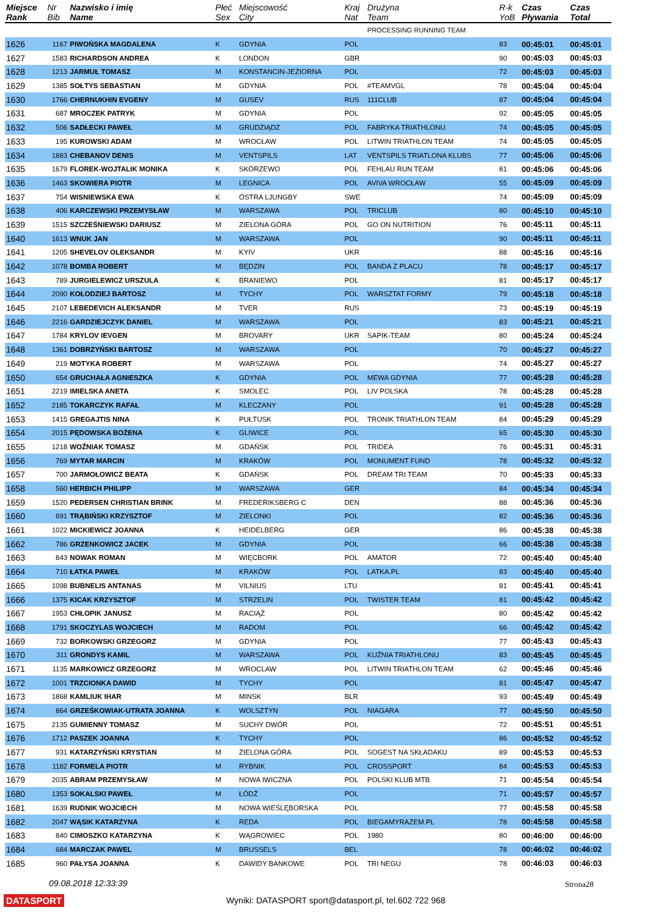| Miejsce Rank | Nr Bib | Nazwisko i imię Name | Płeć Sex | Miejscowość City | Kraj Nat | Drużyna Team | R-k YoB | Czas Pływania | Czas Total |
| --- | --- | --- | --- | --- | --- | --- | --- | --- | --- |
| | | | | | | PROCESSING RUNNING TEAM | | | |
| 1626 | 1167 | PIWOŃSKA MAGDALENA | K | GDYNIA | POL | | 83 | 00:45:01 | 00:45:01 |
| 1627 | 1583 | RICHARDSON ANDREA | K | LONDON | GBR | | 90 | 00:45:03 | 00:45:03 |
| 1628 | 1213 | JARMUŁ TOMASZ | M | KONSTANCIN-JEZIORNA | POL | | 72 | 00:45:03 | 00:45:03 |
| 1629 | 1385 | SOŁTYS SEBASTIAN | M | GDYNIA | POL | #TEAMVGL | 78 | 00:45:04 | 00:45:04 |
| 1630 | 1766 | CHERNUKHIN EVGENY | M | GUSEV | RUS | 111CLUB | 87 | 00:45:04 | 00:45:04 |
| 1631 | 687 | MROCZEK PATRYK | M | GDYNIA | POL | | 92 | 00:45:05 | 00:45:05 |
| 1632 | 506 | SADŁECKI PAWEŁ | M | GRUDZIĄDZ | POL | FABRYKA TRIATHLONU | 74 | 00:45:05 | 00:45:05 |
| 1633 | 195 | KUROWSKI ADAM | M | WROCŁAW | POL | LITWIN TRIATHLON TEAM | 74 | 00:45:05 | 00:45:05 |
| 1634 | 1883 | CHEBANOV DENIS | M | VENTSPILS | LAT | VENTSPILS TRIATLONA KLUBS | 77 | 00:45:06 | 00:45:06 |
| 1635 | 1679 | FLOREK-WOJTALIK MONIKA | K | SKÓRZEWO | POL | FEHLAU RUN TEAM | 81 | 00:45:06 | 00:45:06 |
| 1636 | 1463 | SKOWIERA PIOTR | M | LEGNICA | POL | AVIVA WROCŁAW | 55 | 00:45:09 | 00:45:09 |
| 1637 | 754 | WISNIEWSKA EWA | K | ÖSTRA LJUNGBY | SWE | | 74 | 00:45:09 | 00:45:09 |
| 1638 | 406 | KARCZEWSKI PRZEMYSŁAW | M | WARSZAWA | POL | TRICLUB | 80 | 00:45:10 | 00:45:10 |
| 1639 | 1515 | SZCZEŚNIEWSKI DARIUSZ | M | ZIELONA GÓRA | POL | GO ON NUTRITION | 76 | 00:45:11 | 00:45:11 |
| 1640 | 1613 | WNUK JAN | M | WARSZAWA | POL | | 90 | 00:45:11 | 00:45:11 |
| 1641 | 1205 | SHEVELOV OLEKSANDR | M | KYIV | UKR | | 88 | 00:45:16 | 00:45:16 |
| 1642 | 1078 | BOMBA ROBERT | M | BĘDZIN | POL | BANDA Z PLACU | 78 | 00:45:17 | 00:45:17 |
| 1643 | 789 | JURGIELEWICZ URSZULA | K | BRANIEWO | POL | | 81 | 00:45:17 | 00:45:17 |
| 1644 | 2090 | KOŁODZIEJ BARTOSZ | M | TYCHY | POL | WARSZTAT FORMY | 79 | 00:45:18 | 00:45:18 |
| 1645 | 2107 | LEBEDEVICH ALEKSANDR | M | TVER | RUS | | 73 | 00:45:19 | 00:45:19 |
| 1646 | 2216 | GARDZIEJCZYK DANIEL | M | WARSZAWA | POL | | 83 | 00:45:21 | 00:45:21 |
| 1647 | 1784 | KRYLOV IEVGEN | M | BROVARY | UKR | SAPIK-TEAM | 80 | 00:45:24 | 00:45:24 |
| 1648 | 1361 | DOBRZYŃSKI BARTOSZ | M | WARSZAWA | POL | | 70 | 00:45:27 | 00:45:27 |
| 1649 | 219 | MOTYKA ROBERT | M | WARSZAWA | POL | | 74 | 00:45:27 | 00:45:27 |
| 1650 | 654 | GRUCHAŁA AGNIESZKA | K | GDYNIA | POL | MEWA GDYNIA | 77 | 00:45:28 | 00:45:28 |
| 1651 | 2219 | IMIELSKA ANETA | K | SMOLEC | POL | LIV POLSKA | 78 | 00:45:28 | 00:45:28 |
| 1652 | 2185 | TOKARCZYK RAFAŁ | M | KLECZANY | POL | | 91 | 00:45:28 | 00:45:28 |
| 1653 | 1415 | GREGAJTIS NINA | K | PUŁTUSK | POL | TRONIK TRIATHLON TEAM | 84 | 00:45:29 | 00:45:29 |
| 1654 | 2015 | PĘDOWSKA BOŻENA | K | GLIWICE | POL | | 65 | 00:45:30 | 00:45:30 |
| 1655 | 1218 | WOŹNIAK TOMASZ | M | GDAŃSK | POL | TRIDEA | 76 | 00:45:31 | 00:45:31 |
| 1656 | 769 | MYTAR MARCIN | M | KRAKÓW | POL | MONUMENT FUND | 78 | 00:45:32 | 00:45:32 |
| 1657 | 700 | JARMOŁOWICZ BEATA | K | GDAŃSK | POL | DREAM TRI TEAM | 70 | 00:45:33 | 00:45:33 |
| 1658 | 560 | HERBICH PHILIPP | M | WARSZAWA | GER | | 84 | 00:45:34 | 00:45:34 |
| 1659 | 1520 | PEDERSEN CHRISTIAN BRINK | M | FREDERIKSBERG C | DEN | | 88 | 00:45:36 | 00:45:36 |
| 1660 | 691 | TRĄBIŃSKI KRZYSZTOF | M | ZIELONKI | POL | | 82 | 00:45:36 | 00:45:36 |
| 1661 | 1022 | MICKIEWICZ JOANNA | K | HEIDELBERG | GER | | 86 | 00:45:38 | 00:45:38 |
| 1662 | 786 | GRZENKOWICZ JACEK | M | GDYNIA | POL | | 66 | 00:45:38 | 00:45:38 |
| 1663 | 843 | NOWAK ROMAN | M | WIĘCBORK | POL | AMATOR | 72 | 00:45:40 | 00:45:40 |
| 1664 | 710 | ŁATKA PAWEŁ | M | KRAKÓW | POL | LATKA.PL | 83 | 00:45:40 | 00:45:40 |
| 1665 | 1098 | BUBNELIS ANTANAS | M | VILNIUS | LTU | | 81 | 00:45:41 | 00:45:41 |
| 1666 | 1375 | KICAK KRZYSZTOF | M | STRZELIN | POL | TWISTER TEAM | 81 | 00:45:42 | 00:45:42 |
| 1667 | 1953 | CHŁOPIK JANUSZ | M | RACIĄŻ | POL | | 80 | 00:45:42 | 00:45:42 |
| 1668 | 1791 | SKOCZYLAS WOJCIECH | M | RADOM | POL | | 66 | 00:45:42 | 00:45:42 |
| 1669 | 732 | BORKOWSKI GRZEGORZ | M | GDYNIA | POL | | 77 | 00:45:43 | 00:45:43 |
| 1670 | 311 | GRONDYS KAMIL | M | WARSZAWA | POL | KUŹNIA TRIATHLONU | 83 | 00:45:45 | 00:45:45 |
| 1671 | 1135 | MARKOWICZ GRZEGORZ | M | WROCLAW | POL | LITWIN TRIATHLON TEAM | 62 | 00:45:46 | 00:45:46 |
| 1672 | 1001 | TRZCIONKA DAWID | M | TYCHY | POL | | 81 | 00:45:47 | 00:45:47 |
| 1673 | 1868 | KAMLIUK IHAR | M | MINSK | BLR | | 93 | 00:45:49 | 00:45:49 |
| 1674 | 864 | GRZEŚKOWIAK-UTRATA JOANNA | K | WOLSZTYN | POL | NIAGARA | 77 | 00:45:50 | 00:45:50 |
| 1675 | 2135 | GUMIENNY TOMASZ | M | SUCHY DWÓR | POL | | 72 | 00:45:51 | 00:45:51 |
| 1676 | 1712 | PASZEK JOANNA | K | TYCHY | POL | | 86 | 00:45:52 | 00:45:52 |
| 1677 | 931 | KATARZYŃSKI KRYSTIAN | M | ZIELONA GÓRA | POL | SOGEST NA SKŁADAKU | 89 | 00:45:53 | 00:45:53 |
| 1678 | 1182 | FORMELA PIOTR | M | RYBNIK | POL | CROSSPORT | 84 | 00:45:53 | 00:45:53 |
| 1679 | 2035 | ABRAM PRZEMYSŁAW | M | NOWA IWICZNA | POL | POLSKI KLUB MTB | 71 | 00:45:54 | 00:45:54 |
| 1680 | 1353 | SOKALSKI PAWEŁ | M | ŁÓDŹ | POL | | 71 | 00:45:57 | 00:45:57 |
| 1681 | 1639 | RUDNIK WOJCIECH | M | NOWA WIEŚLĘBORSKA | POL | | 77 | 00:45:58 | 00:45:58 |
| 1682 | 2047 | WĄSIK KATARZYNA | K | REDA | POL | BIEGAMYRAZEM.PL | 78 | 00:45:58 | 00:45:58 |
| 1683 | 840 | CIMOSZKO KATARZYNA | K | WĄGROWIEC | POL | 1980 | 80 | 00:46:00 | 00:46:00 |
| 1684 | 684 | MARCZAK PAWEL | M | BRUSSELS | BEL | | 78 | 00:46:02 | 00:46:02 |
| 1685 | 960 | PAŁYSA JOANNA | K | DAWIDY BANKOWE | POL | TRI NEGU | 78 | 00:46:03 | 00:46:03 |
09.08.2018 12:33:39 Strona28
DATASPORT
Wyniki: DATASPORT sport@datasport.pl, tel.602 722 968